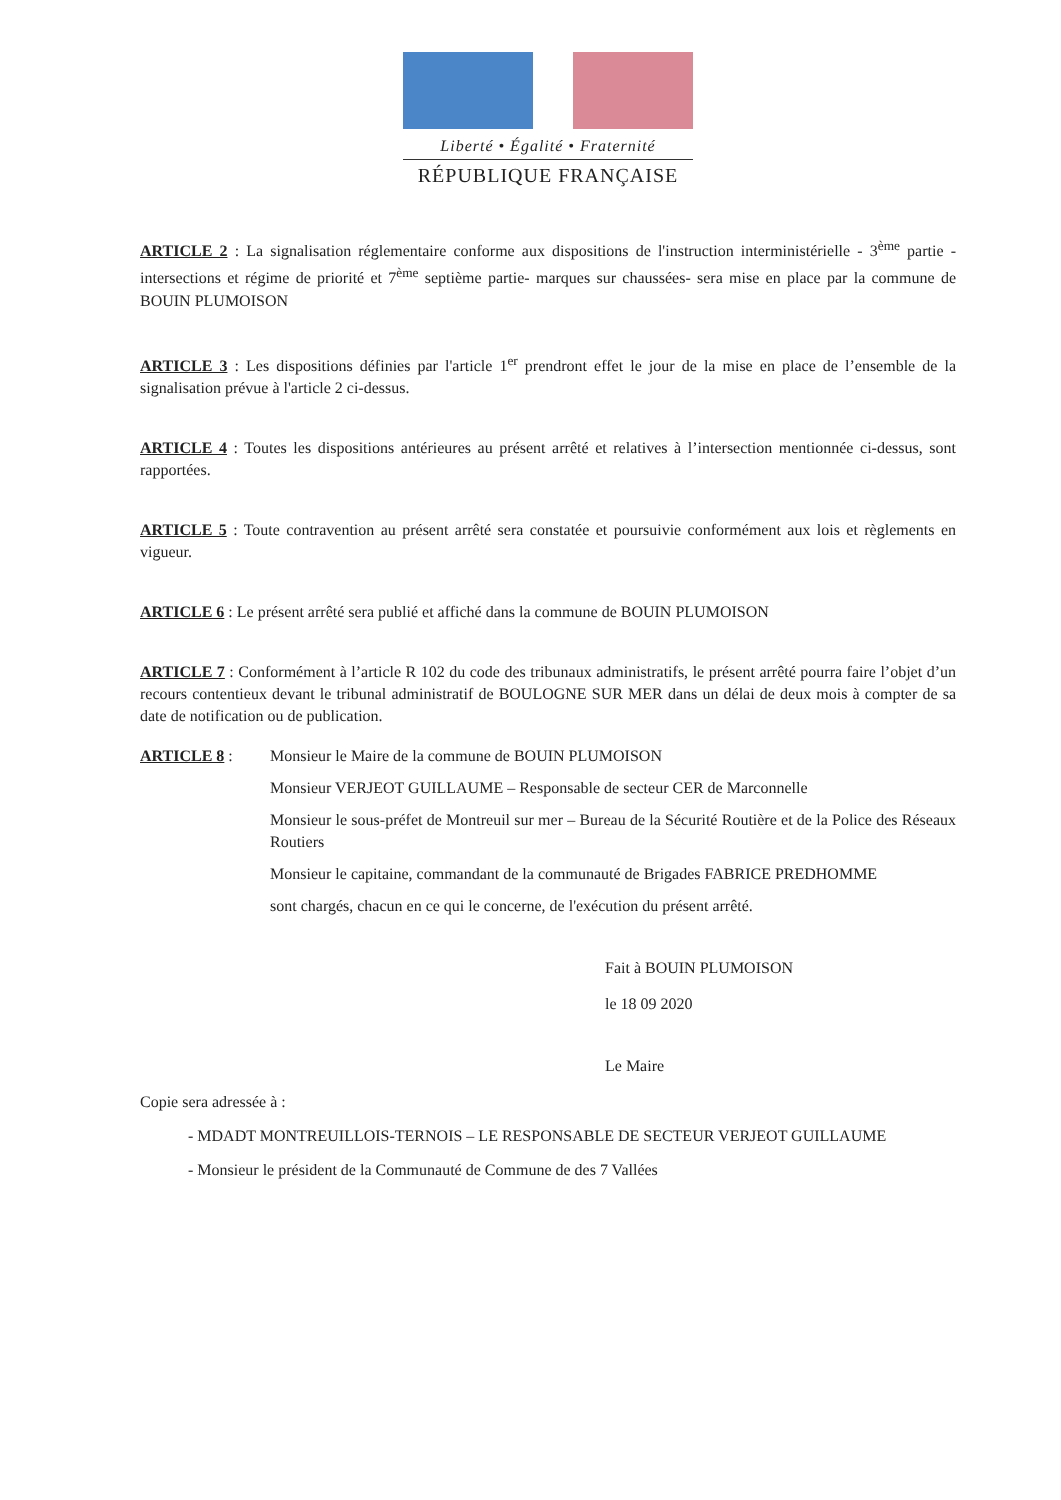Liberté • Égalité • Fraternité
RÉPUBLIQUE FRANÇAISE
ARTICLE 2 : La signalisation réglementaire conforme aux dispositions de l'instruction interministérielle - 3<sup>ème</sup> partie - intersections et régime de priorité et 7<sup>ème</sup> septième partie- marques sur chaussées- sera mise en place par la commune de BOUIN PLUMOISON
ARTICLE 3 : Les dispositions définies par l'article 1<sup>er</sup> prendront effet le jour de la mise en place de l’ensemble de la signalisation prévue à l'article 2 ci-dessus.
ARTICLE 4 : Toutes les dispositions antérieures au présent arrêté et relatives à l’intersection mentionnée ci-dessus, sont rapportées.
ARTICLE 5 : Toute contravention au présent arrêté sera constatée et poursuivie conformément aux lois et règlements en vigueur.
ARTICLE 6 : Le présent arrêté sera publié et affiché dans la commune de BOUIN PLUMOISON
ARTICLE 7 : Conformément à l’article R 102 du code des tribunaux administratifs, le présent arrêté pourra faire l’objet d’un recours contentieux devant le tribunal administratif de BOULOGNE SUR MER dans un délai de deux mois à compter de sa date de notification ou de publication.
ARTICLE 8 : Monsieur le Maire de la commune de BOUIN PLUMOISON
Monsieur VERJEOT GUILLAUME – Responsable de secteur CER de Marconnelle
Monsieur le sous-préfet de Montreuil sur mer – Bureau de la Sécurité Routière et de la Police des Réseaux Routiers
Monsieur le capitaine, commandant de la communauté de Brigades FABRICE PREDHOMME
sont chargés, chacun en ce qui le concerne, de l'exécution du présent arrêté.
Fait à BOUIN PLUMOISON
le 18 09 2020
Le Maire
Copie sera adressée à :
- MDADT MONTREUILLOIS-TERNOIS – LE RESPONSABLE DE SECTEUR VERJEOT GUILLAUME
- Monsieur le président de la Communauté de Commune de des 7 Vallées